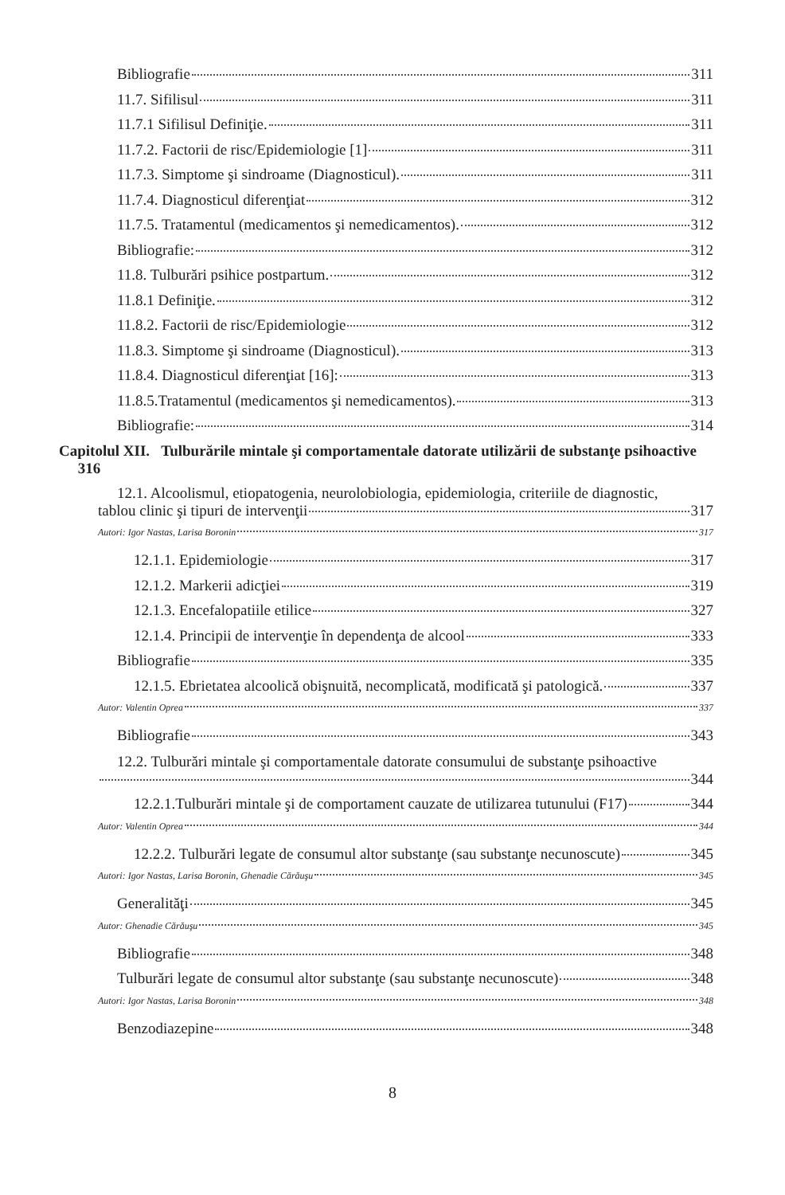Bibliografie 311
11.7. Sifilisul 311
11.7.1 Sifilisul Definiţie. 311
11.7.2. Factorii de risc/Epidemiologie [1] 311
11.7.3. Simptome şi sindroame (Diagnosticul). 311
11.7.4. Diagnosticul diferenţiat 312
11.7.5. Tratamentul (medicamentos şi nemedicamentos). 312
Bibliografie: 312
11.8. Tulburări psihice postpartum. 312
11.8.1 Definiţie. 312
11.8.2. Factorii de risc/Epidemiologie 312
11.8.3. Simptome şi sindroame (Diagnosticul). 313
11.8.4. Diagnosticul diferenţiat [16]: 313
11.8.5.Tratamentul (medicamentos şi nemedicamentos). 313
Bibliografie: 314
Capitolul XII. Tulburările mintale şi comportamentale datorate utilizării de substanţe psihoactive 316
12.1. Alcoolismul, etiopatogenia, neurolobiologia, epidemiologia, criteriile de diagnostic,
tablou clinic şi tipuri de intervenţii 317
Autori: Igor Nastas, Larisa Boronin 317
12.1.1. Epidemiologie 317
12.1.2. Markerii adicţiei 319
12.1.3. Encefalopatiile etilice 327
12.1.4. Principii de intervenţie în dependenţa de alcool 333
Bibliografie 335
12.1.5. Ebrietatea alcoolică obişnuită, necomplicată, modificată şi patologică. 337
Autor: Valentin Oprea 337
Bibliografie 343
12.2. Tulburări mintale şi comportamentale datorate consumului de substanţe psihoactive
344
12.2.1.Tulburări mintale şi de comportament cauzate de utilizarea tutunului (F17) 344
Autor: Valentin Oprea 344
12.2.2. Tulburări legate de consumul altor substanţe (sau substanţe necunoscute) 345
Autori: Igor Nastas, Larisa Boronin, Ghenadie Cărăuşu 345
Generalităţi 345
Autor: Ghenadie Cărăuşu 345
Bibliografie 348
Tulburări legate de consumul altor substanţe (sau substanţe necunoscute) 348
Autori: Igor Nastas, Larisa Boronin 348
Benzodiazepine 348
8